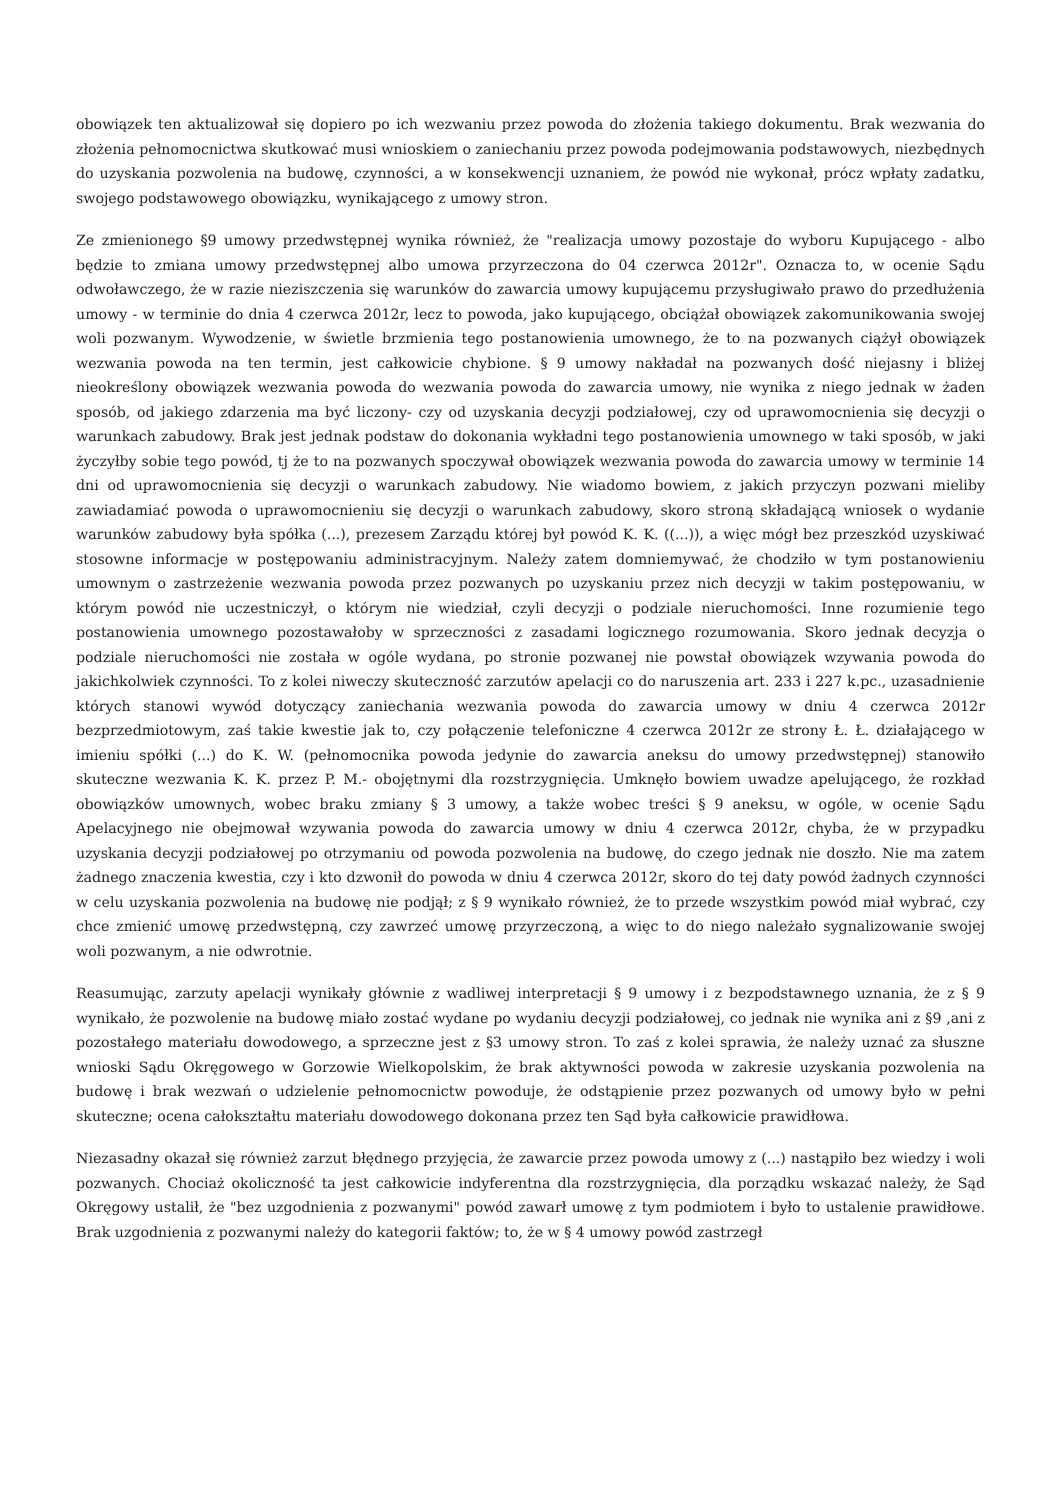obowiązek ten aktualizował się dopiero po ich wezwaniu przez powoda do złożenia takiego dokumentu. Brak wezwania do złożenia pełnomocnictwa skutkować musi wnioskiem o zaniechaniu przez powoda podejmowania podstawowych, niezbędnych do uzyskania pozwolenia na budowę, czynności, a w konsekwencji uznaniem, że powód nie wykonał, prócz wpłaty zadatku, swojego podstawowego obowiązku, wynikającego z umowy stron.
Ze zmienionego §9 umowy przedwstępnej wynika również, że "realizacja umowy pozostaje do wyboru Kupującego - albo będzie to zmiana umowy przedwstępnej albo umowa przyrzeczona do 04 czerwca 2012r". Oznacza to, w ocenie Sądu odwoławczego, że w razie nieziszczenia się warunków do zawarcia umowy kupującemu przysługiwało prawo do przedłużenia umowy - w terminie do dnia 4 czerwca 2012r, lecz to powoda, jako kupującego, obciążał obowiązek zakomunikowania swojej woli pozwanym. Wywodzenie, w świetle brzmienia tego postanowienia umownego, że to na pozwanych ciążył obowiązek wezwania powoda na ten termin, jest całkowicie chybione. § 9 umowy nakładał na pozwanych dość niejasny i bliżej nieokreślony obowiązek wezwania powoda do wezwania powoda do zawarcia umowy, nie wynika z niego jednak w żaden sposób, od jakiego zdarzenia ma być liczony- czy od uzyskania decyzji podziałowej, czy od uprawomocnienia się decyzji o warunkach zabudowy. Brak jest jednak podstaw do dokonania wykładni tego postanowienia umownego w taki sposób, w jaki życzyłby sobie tego powód, tj że to na pozwanych spoczywał obowiązek wezwania powoda do zawarcia umowy w terminie 14 dni od uprawomocnienia się decyzji o warunkach zabudowy. Nie wiadomo bowiem, z jakich przyczyn pozwani mieliby zawiadamiać powoda o uprawomocnieniu się decyzji o warunkach zabudowy, skoro stroną składającą wniosek o wydanie warunków zabudowy była spółka (...), prezesem Zarządu której był powód K. K. ((...)), a więc mógł bez przeszkód uzyskiwać stosowne informacje w postępowaniu administracyjnym. Należy zatem domniemywać, że chodziło w tym postanowieniu umownym o zastrzeżenie wezwania powoda przez pozwanych po uzyskaniu przez nich decyzji w takim postępowaniu, w którym powód nie uczestniczył, o którym nie wiedział, czyli decyzji o podziale nieruchomości. Inne rozumienie tego postanowienia umownego pozostawałoby w sprzeczności z zasadami logicznego rozumowania. Skoro jednak decyzja o podziale nieruchomości nie została w ogóle wydana, po stronie pozwanej nie powstał obowiązek wzywania powoda do jakichkolwiek czynności. To z kolei niweczy skuteczność zarzutów apelacji co do naruszenia art. 233 i 227 k.pc., uzasadnienie których stanowi wywód dotyczący zaniechania wezwania powoda do zawarcia umowy w dniu 4 czerwca 2012r bezprzedmiotowym, zaś takie kwestie jak to, czy połączenie telefoniczne 4 czerwca 2012r ze strony Ł. Ł. działającego w imieniu spółki (...) do K. W. (pełnomocnika powoda jedynie do zawarcia aneksu do umowy przedwstępnej) stanowiło skuteczne wezwania K. K. przez P. M.- obojętnymi dla rozstrzygnięcia. Umknęło bowiem uwadze apelującego, że rozkład obowiązków umownych, wobec braku zmiany § 3 umowy, a także wobec treści § 9 aneksu, w ogóle, w ocenie Sądu Apelacyjnego nie obejmował wzywania powoda do zawarcia umowy w dniu 4 czerwca 2012r, chyba, że w przypadku uzyskania decyzji podziałowej po otrzymaniu od powoda pozwolenia na budowę, do czego jednak nie doszło. Nie ma zatem żadnego znaczenia kwestia, czy i kto dzwonił do powoda w dniu 4 czerwca 2012r, skoro do tej daty powód żadnych czynności w celu uzyskania pozwolenia na budowę nie podjął; z § 9 wynikało również, że to przede wszystkim powód miał wybrać, czy chce zmienić umowę przedwstępną, czy zawrzeć umowę przyrzeczoną, a więc to do niego należało sygnalizowanie swojej woli pozwanym, a nie odwrotnie.
Reasumując, zarzuty apelacji wynikały głównie z wadliwej interpretacji § 9 umowy i z bezpodstawnego uznania, że z § 9 wynikało, że pozwolenie na budowę miało zostać wydane po wydaniu decyzji podziałowej, co jednak nie wynika ani z §9 ,ani z pozostałego materiału dowodowego, a sprzeczne jest z §3 umowy stron. To zaś z kolei sprawia, że należy uznać za słuszne wnioski Sądu Okręgowego w Gorzowie Wielkopolskim, że brak aktywności powoda w zakresie uzyskania pozwolenia na budowę i brak wezwań o udzielenie pełnomocnictw powoduje, że odstąpienie przez pozwanych od umowy było w pełni skuteczne; ocena całokształtu materiału dowodowego dokonana przez ten Sąd była całkowicie prawidłowa.
Niezasadny okazał się również zarzut błędnego przyjęcia, że zawarcie przez powoda umowy z (...) nastąpiło bez wiedzy i woli pozwanych. Chociaż okoliczność ta jest całkowicie indyferentna dla rozstrzygnięcia, dla porządku wskazać należy, że Sąd Okręgowy ustalił, że "bez uzgodnienia z pozwanymi" powód zawarł umowę z tym podmiotem i było to ustalenie prawidłowe. Brak uzgodnienia z pozwanymi należy do kategorii faktów; to, że w § 4 umowy powód zastrzegł